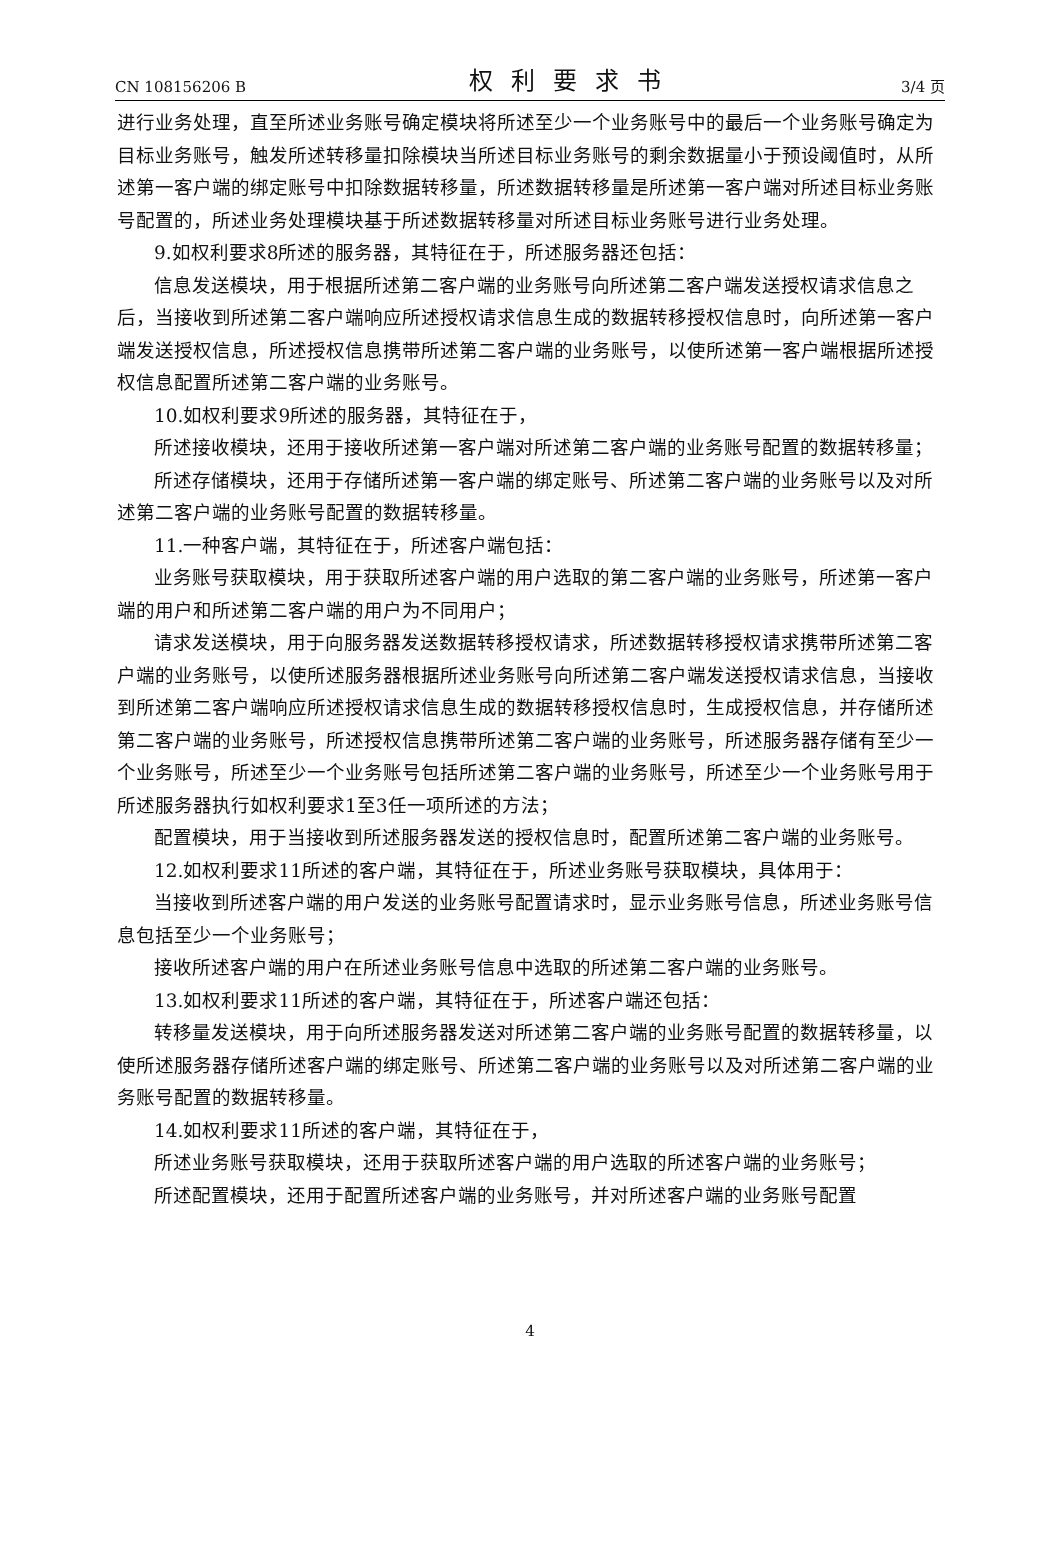CN 108156206 B 权利要求书 3/4 页
进行业务处理，直至所述业务账号确定模块将所述至少一个业务账号中的最后一个业务账号确定为目标业务账号，触发所述转移量扣除模块当所述目标业务账号的剩余数据量小于预设阈值时，从所述第一客户端的绑定账号中扣除数据转移量，所述数据转移量是所述第一客户端对所述目标业务账号配置的，所述业务处理模块基于所述数据转移量对所述目标业务账号进行业务处理。
9.如权利要求8所述的服务器，其特征在于，所述服务器还包括：
信息发送模块，用于根据所述第二客户端的业务账号向所述第二客户端发送授权请求信息之后，当接收到所述第二客户端响应所述授权请求信息生成的数据转移授权信息时，向所述第一客户端发送授权信息，所述授权信息携带所述第二客户端的业务账号，以使所述第一客户端根据所述授权信息配置所述第二客户端的业务账号。
10.如权利要求9所述的服务器，其特征在于，
所述接收模块，还用于接收所述第一客户端对所述第二客户端的业务账号配置的数据转移量；
所述存储模块，还用于存储所述第一客户端的绑定账号、所述第二客户端的业务账号以及对所述第二客户端的业务账号配置的数据转移量。
11.一种客户端，其特征在于，所述客户端包括：
业务账号获取模块，用于获取所述客户端的用户选取的第二客户端的业务账号，所述第一客户端的用户和所述第二客户端的用户为不同用户；
请求发送模块，用于向服务器发送数据转移授权请求，所述数据转移授权请求携带所述第二客户端的业务账号，以使所述服务器根据所述业务账号向所述第二客户端发送授权请求信息，当接收到所述第二客户端响应所述授权请求信息生成的数据转移授权信息时，生成授权信息，并存储所述第二客户端的业务账号，所述授权信息携带所述第二客户端的业务账号，所述服务器存储有至少一个业务账号，所述至少一个业务账号包括所述第二客户端的业务账号，所述至少一个业务账号用于所述服务器执行如权利要求1至3任一项所述的方法；
配置模块，用于当接收到所述服务器发送的授权信息时，配置所述第二客户端的业务账号。
12.如权利要求11所述的客户端，其特征在于，所述业务账号获取模块，具体用于：
当接收到所述客户端的用户发送的业务账号配置请求时，显示业务账号信息，所述业务账号信息包括至少一个业务账号；
接收所述客户端的用户在所述业务账号信息中选取的所述第二客户端的业务账号。
13.如权利要求11所述的客户端，其特征在于，所述客户端还包括：
转移量发送模块，用于向所述服务器发送对所述第二客户端的业务账号配置的数据转移量，以使所述服务器存储所述客户端的绑定账号、所述第二客户端的业务账号以及对所述第二客户端的业务账号配置的数据转移量。
14.如权利要求11所述的客户端，其特征在于，
所述业务账号获取模块，还用于获取所述客户端的用户选取的所述客户端的业务账号；
所述配置模块，还用于配置所述客户端的业务账号，并对所述客户端的业务账号配置
4